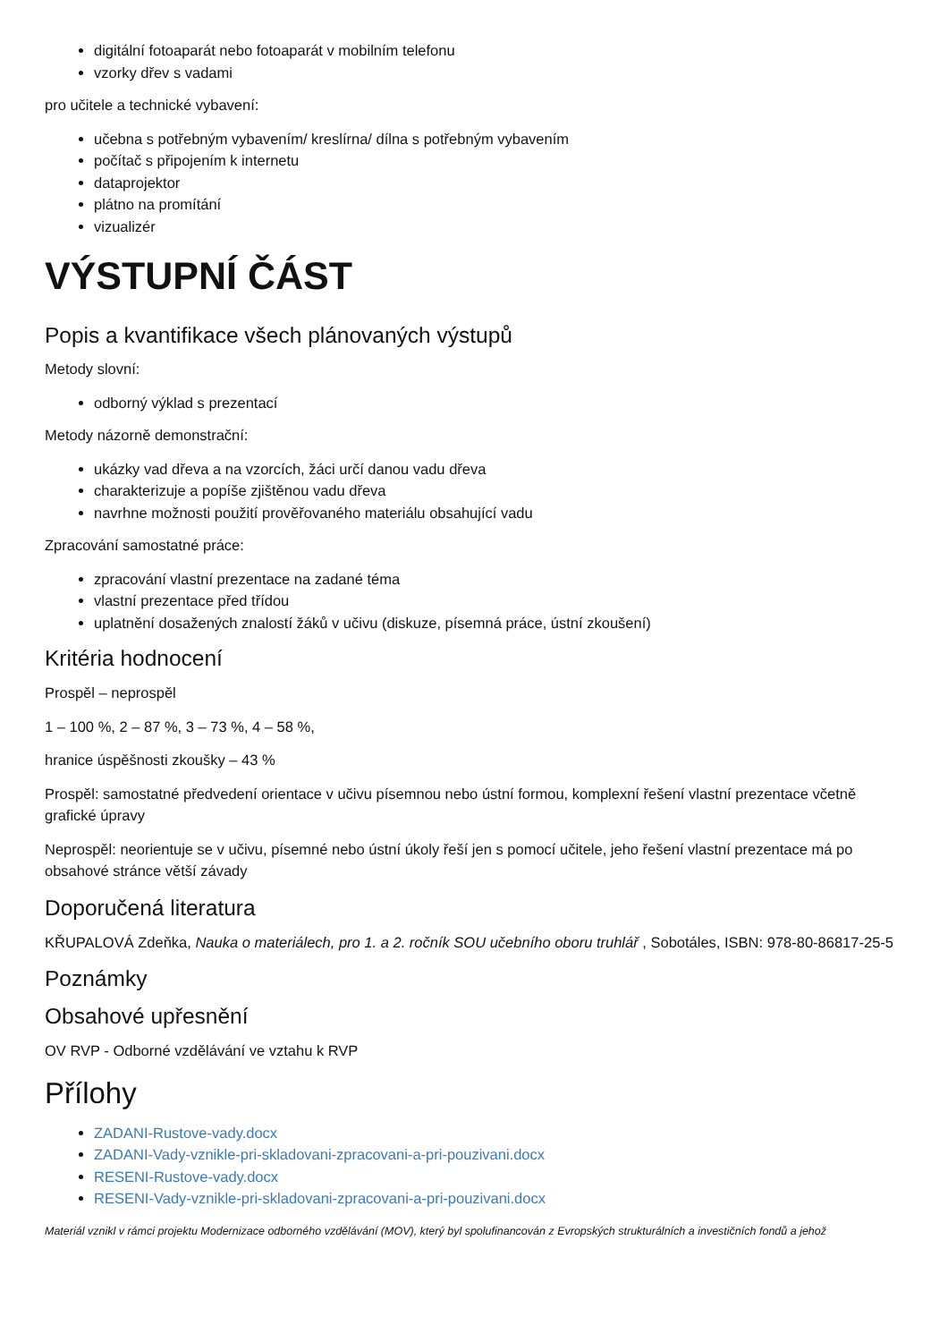digitální fotoaparát nebo fotoaparát v mobilním telefonu
vzorky dřev s vadami
pro učitele a technické vybavení:
učebna s potřebným vybavením/ kreslírna/ dílna s potřebným vybavením
počítač s připojením k internetu
dataprojektor
plátno na promítání
vizualizér
VÝSTUPNÍ ČÁST
Popis a kvantifikace všech plánovaných výstupů
Metody slovní:
odborný výklad s prezentací
Metody názorně demonstrační:
ukázky vad dřeva a na vzorcích, žáci určí danou vadu dřeva
charakterizuje a popíše zjištěnou vadu dřeva
navrhne možnosti použití prověřovaného materiálu obsahující vadu
Zpracování samostatné práce:
zpracování vlastní prezentace na zadané téma
vlastní prezentace před třídou
uplatnění dosažených znalostí žáků v učivu (diskuze, písemná práce, ústní zkoušení)
Kritéria hodnocení
Prospěl – neprospěl
1 – 100 %, 2 – 87 %, 3 – 73 %, 4 – 58 %,
hranice úspěšnosti zkoušky – 43 %
Prospěl: samostatné předvedení orientace v učivu písemnou nebo ústní formou, komplexní řešení vlastní prezentace včetně grafické úpravy
Neprospěl: neorientuje se v učivu, písemné nebo ústní úkoly řeší jen s pomocí učitele, jeho řešení vlastní prezentace má po obsahové stránce větší závady
Doporučená literatura
KŘUPALOVÁ Zdeňka, Nauka o materiálech, pro 1. a 2. ročník SOU učebního oboru truhlář , Sobotáles, ISBN: 978-80-86817-25-5
Poznámky
Obsahové upřesnění
OV RVP - Odborné vzdělávání ve vztahu k RVP
Přílohy
ZADANI-Rustove-vady.docx
ZADANI-Vady-vznikle-pri-skladovani-zpracovani-a-pri-pouzivani.docx
RESENI-Rustove-vady.docx
RESENI-Vady-vznikle-pri-skladovani-zpracovani-a-pri-pouzivani.docx
Materiál vznikl v rámci projektu Modernizace odborného vzdělávání (MOV), který byl spolufinancován z Evropských strukturálních a investičních fondů a jehož